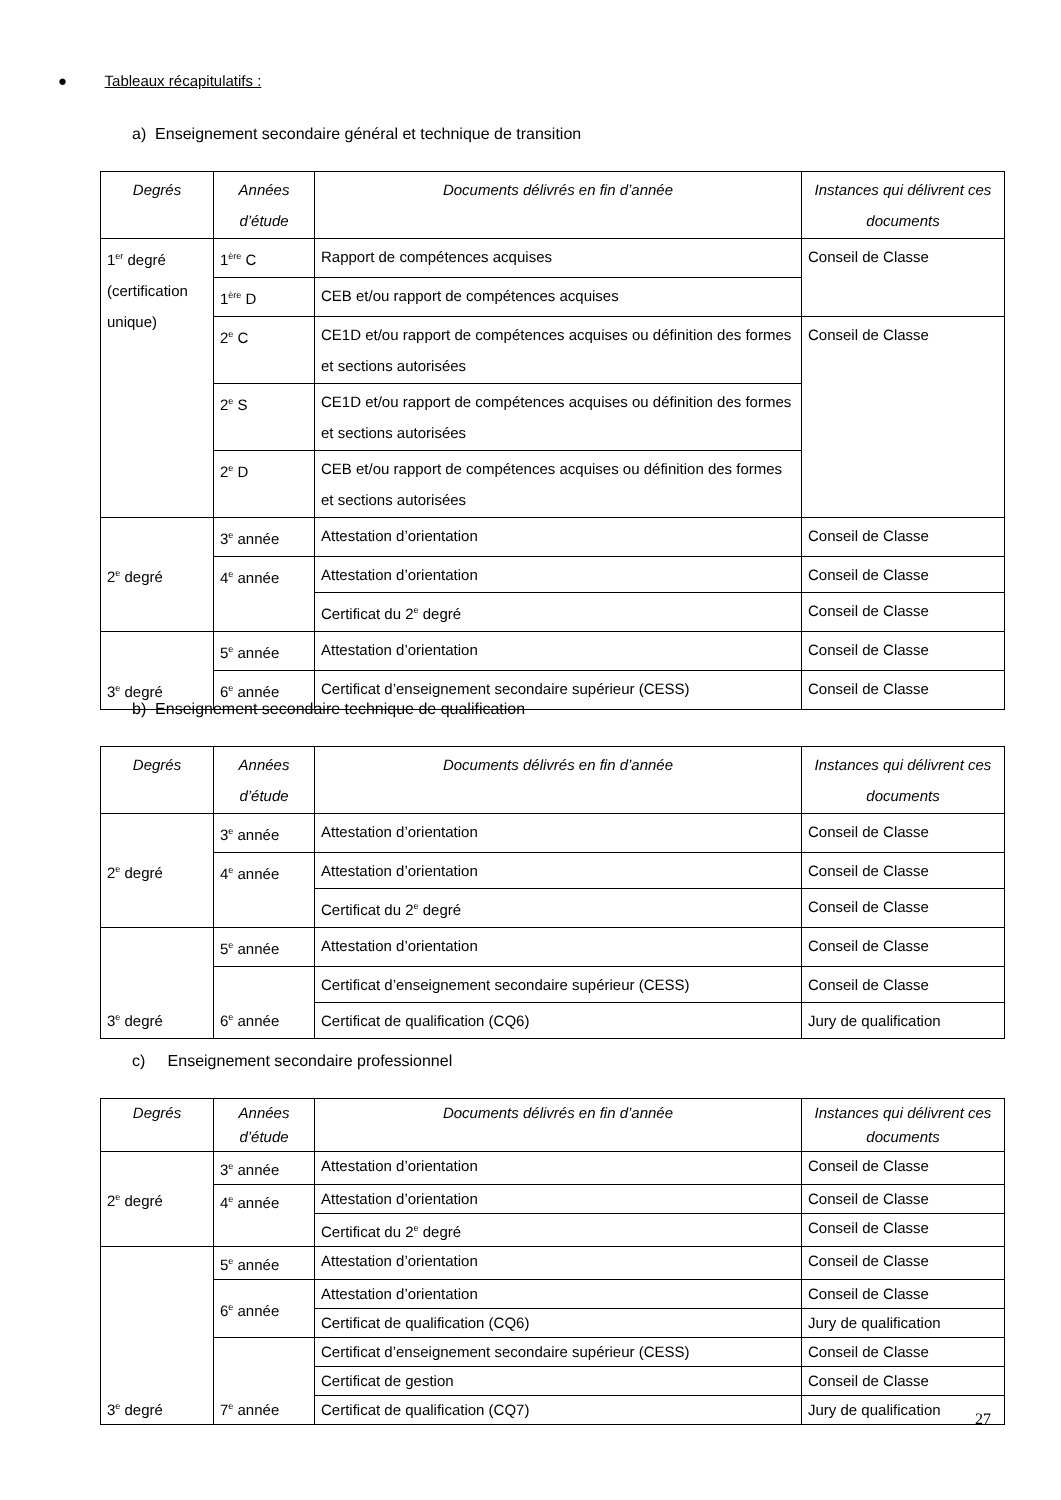● Tableaux récapitulatifs :
a) Enseignement secondaire général et technique de transition
| Degrés | Années d’étude | Documents délivrés en fin d’année | Instances qui délivrent ces documents |
| --- | --- | --- | --- |
| 1<sup>er</sup> degré (certification unique) | 1<sup>ère</sup> C | Rapport de compétences acquises | Conseil de Classe |
| | 1<sup>ère</sup> D | CEB et/ou rapport de compétences acquises | |
| | 2<sup>e</sup> C | CE1D et/ou rapport de compétences acquises ou définition des formes et sections autorisées | Conseil de Classe |
| | 2<sup>e</sup> S | CE1D et/ou rapport de compétences acquises ou définition des formes et sections autorisées | |
| | 2<sup>e</sup> D | CEB et/ou rapport de compétences acquises ou définition des formes et sections autorisées | |
| 2<sup>e</sup> degré | 3<sup>e</sup> année | Attestation d’orientation | Conseil de Classe |
| | 4<sup>e</sup> année | Attestation d’orientation | Conseil de Classe |
| | | Certificat du 2<sup>e</sup> degré | Conseil de Classe |
| 3<sup>e</sup> degré | 5<sup>e</sup> année | Attestation d’orientation | Conseil de Classe |
| | 6<sup>e</sup> année | Certificat d’enseignement secondaire supérieur (CESS) | Conseil de Classe |
b) Enseignement secondaire technique de qualification
| Degrés | Années d’étude | Documents délivrés en fin d’année | Instances qui délivrent ces documents |
| --- | --- | --- | --- |
| 2<sup>e</sup> degré | 3<sup>e</sup> année | Attestation d’orientation | Conseil de Classe |
| | 4<sup>e</sup> année | Attestation d’orientation | Conseil de Classe |
| | | Certificat du 2<sup>e</sup> degré | Conseil de Classe |
| 3<sup>e</sup> degré | 5<sup>e</sup> année | Attestation d’orientation | Conseil de Classe |
| | 6<sup>e</sup> année | Certificat d’enseignement secondaire supérieur (CESS) | Conseil de Classe |
| | | Certificat de qualification (CQ6) | Jury de qualification |
c) Enseignement secondaire professionnel
| Degrés | Années d’étude | Documents délivrés en fin d’année | Instances qui délivrent ces documents |
| --- | --- | --- | --- |
| 2<sup>e</sup> degré | 3<sup>e</sup> année | Attestation d’orientation | Conseil de Classe |
| | 4<sup>e</sup> année | Attestation d’orientation | Conseil de Classe |
| | | Certificat du 2<sup>e</sup> degré | Conseil de Classe |
| 3<sup>e</sup> degré | 5<sup>e</sup> année | Attestation d’orientation | Conseil de Classe |
| | 6<sup>e</sup> année | Attestation d’orientation | Conseil de Classe |
| | | Certificat de qualification (CQ6) | Jury de qualification |
| | 7<sup>e</sup> année | Certificat d’enseignement secondaire supérieur (CESS) | Conseil de Classe |
| | | Certificat de gestion | Conseil de Classe |
| | | Certificat de qualification (CQ7) | Jury de qualification |
27